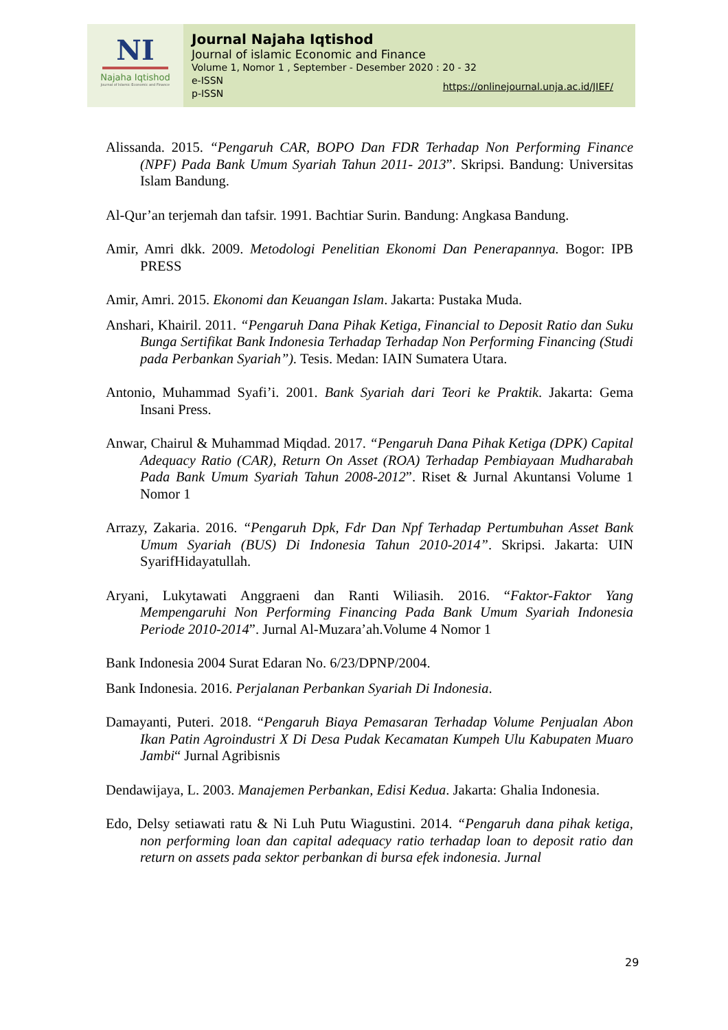NI
Najaha Iqtishod
Journal of Islamic Economic and Finance
Journal Najaha Iqtishod
Journal of islamic Economic and Finance
Volume 1, Nomor 1 , September - Desember 2020 : 20 - 32
e-ISSN
p-ISSN https://onlinejournal.unja.ac.id/JIEF/
Alissanda. 2015. “Pengaruh CAR, BOPO Dan FDR Terhadap Non Performing Finance (NPF) Pada Bank Umum Syariah Tahun 2011- 2013”. Skripsi. Bandung: Universitas Islam Bandung.
Al-Qur’an terjemah dan tafsir. 1991. Bachtiar Surin. Bandung: Angkasa Bandung.
Amir, Amri dkk. 2009. Metodologi Penelitian Ekonomi Dan Penerapannya. Bogor: IPB PRESS
Amir, Amri. 2015. Ekonomi dan Keuangan Islam. Jakarta: Pustaka Muda.
Anshari, Khairil. 2011. “Pengaruh Dana Pihak Ketiga, Financial to Deposit Ratio dan Suku Bunga Sertifikat Bank Indonesia Terhadap Terhadap Non Performing Financing (Studi pada Perbankan Syariah”). Tesis. Medan: IAIN Sumatera Utara.
Antonio, Muhammad Syafi’i. 2001. Bank Syariah dari Teori ke Praktik. Jakarta: Gema Insani Press.
Anwar, Chairul & Muhammad Miqdad. 2017. “Pengaruh Dana Pihak Ketiga (DPK) Capital Adequacy Ratio (CAR), Return On Asset (ROA) Terhadap Pembiayaan Mudharabah Pada Bank Umum Syariah Tahun 2008-2012”. Riset & Jurnal Akuntansi Volume 1 Nomor 1
Arrazy, Zakaria. 2016. “Pengaruh Dpk, Fdr Dan Npf Terhadap Pertumbuhan Asset Bank Umum Syariah (BUS) Di Indonesia Tahun 2010-2014”. Skripsi. Jakarta: UIN SyarifHidayatullah.
Aryani, Lukytawati Anggraeni dan Ranti Wiliasih. 2016. “Faktor-Faktor Yang Mempengaruhi Non Performing Financing Pada Bank Umum Syariah Indonesia Periode 2010-2014”. Jurnal Al-Muzara’ah.Volume 4 Nomor 1
Bank Indonesia 2004 Surat Edaran No. 6/23/DPNP/2004.
Bank Indonesia. 2016. Perjalanan Perbankan Syariah Di Indonesia.
Damayanti, Puteri. 2018. “Pengaruh Biaya Pemasaran Terhadap Volume Penjualan Abon Ikan Patin Agroindustri X Di Desa Pudak Kecamatan Kumpeh Ulu Kabupaten Muaro Jambi“ Jurnal Agribisnis
Dendawijaya, L. 2003. Manajemen Perbankan, Edisi Kedua. Jakarta: Ghalia Indonesia.
Edo, Delsy setiawati ratu & Ni Luh Putu Wiagustini. 2014. “Pengaruh dana pihak ketiga, non performing loan dan capital adequacy ratio terhadap loan to deposit ratio dan return on assets pada sektor perbankan di bursa efek indonesia. Jurnal
29